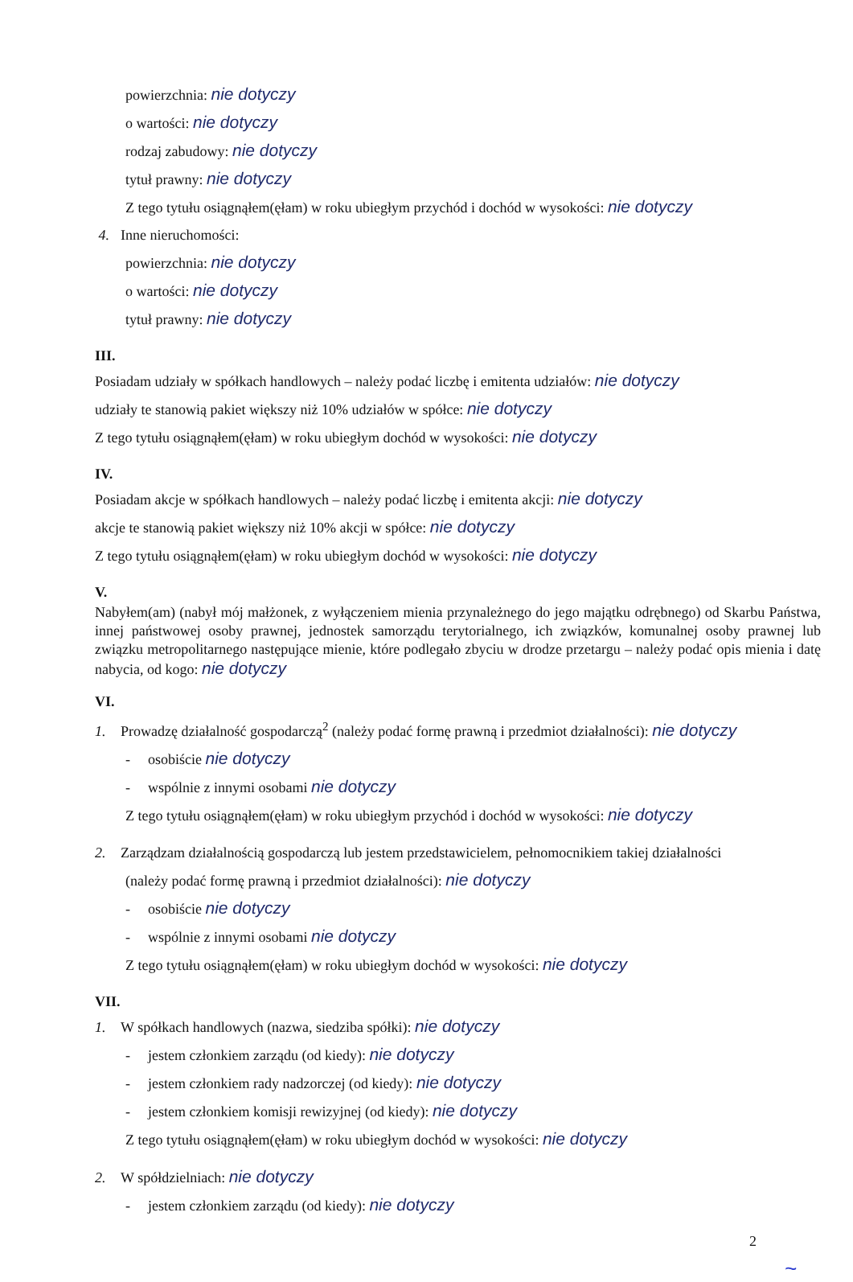powierzchnia: nie dotyczy
o wartości: nie dotyczy
rodzaj zabudowy: nie dotyczy
tytuł prawny: nie dotyczy
Z tego tytułu osiągnąłem(ęłam) w roku ubiegłym przychód i dochód w wysokości: nie dotyczy
4. Inne nieruchomości:
powierzchnia: nie dotyczy
o wartości: nie dotyczy
tytuł prawny: nie dotyczy
III.
Posiadam udziały w spółkach handlowych – należy podać liczbę i emitenta udziałów: nie dotyczy
udziały te stanowią pakiet większy niż 10% udziałów w spółce: nie dotyczy
Z tego tytułu osiągnąłem(ęłam) w roku ubiegłym dochód w wysokości: nie dotyczy
IV.
Posiadam akcje w spółkach handlowych – należy podać liczbę i emitenta akcji: nie dotyczy
akcje te stanowią pakiet większy niż 10% akcji w spółce: nie dotyczy
Z tego tytułu osiągnąłem(ęłam) w roku ubiegłym dochód w wysokości: nie dotyczy
V.
Nabyłem(am) (nabył mój małżonek, z wyłączeniem mienia przynależnego do jego majątku odrębnego) od Skarbu Państwa, innej państwowej osoby prawnej, jednostek samorządu terytorialnego, ich związków, komunalnej osoby prawnej lub związku metropolitarnego następujące mienie, które podlegało zbyciu w drodze przetargu – należy podać opis mienia i datę nabycia, od kogo: nie dotyczy
VI.
1. Prowadzę działalność gospodarczą<sup>2</sup> (należy podać formę prawną i przedmiot działalności): nie dotyczy
- osobiście nie dotyczy
- wspólnie z innymi osobami nie dotyczy
Z tego tytułu osiągnąłem(ęłam) w roku ubiegłym przychód i dochód w wysokości: nie dotyczy
2. Zarządzam działalnością gospodarczą lub jestem przedstawicielem, pełnomocnikiem takiej działalności
(należy podać formę prawną i przedmiot działalności): nie dotyczy
- osobiście nie dotyczy
- wspólnie z innymi osobami nie dotyczy
Z tego tytułu osiągnąłem(ęłam) w roku ubiegłym dochód w wysokości: nie dotyczy
VII.
1. W spółkach handlowych (nazwa, siedziba spółki): nie dotyczy
- jestem członkiem zarządu (od kiedy): nie dotyczy
- jestem członkiem rady nadzorczej (od kiedy): nie dotyczy
- jestem członkiem komisji rewizyjnej (od kiedy): nie dotyczy
Z tego tytułu osiągnąłem(ęłam) w roku ubiegłym dochód w wysokości: nie dotyczy
2. W spółdzielniach: nie dotyczy
- jestem członkiem zarządu (od kiedy): nie dotyczy
2
~